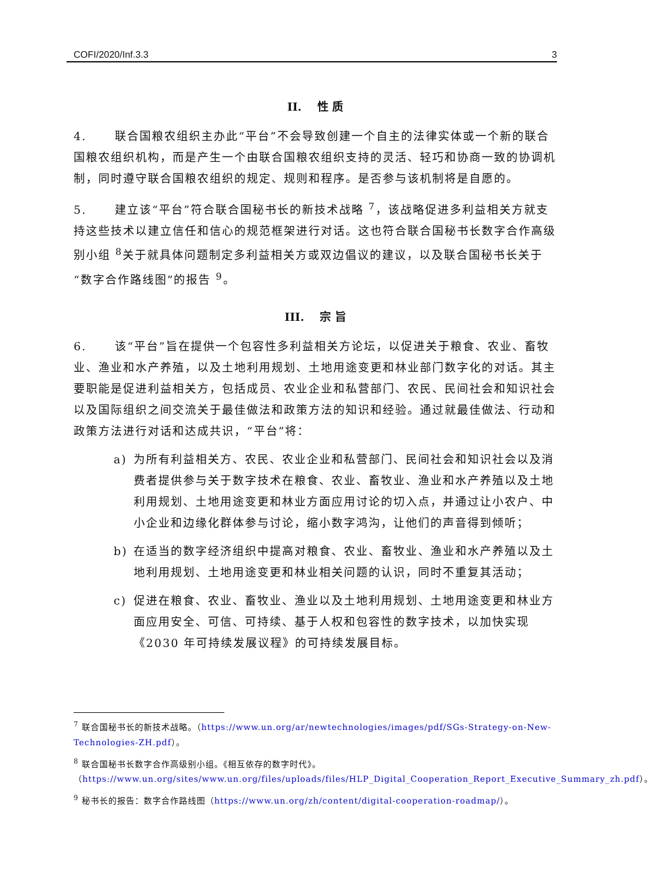COFI/2020/Inf.3.3 3
II. 性 质
4. 联合国粮农组织主办此“平台”不会导致创建一个自主的法律实体或一个新的联合国粮农组织机构，而是产生一个由联合国粮农组织支持的灵活、轻巧和协商一致的协调机制，同时遵守联合国粮农组织的规定、规则和程序。是否参与该机制将是自愿的。
5. 建立该“平台”符合联合国秘书长的新技术战略 <sup>7</sup>，该战略促进多利益相关方就支持这些技术以建立信任和信心的规范框架进行对话。这也符合联合国秘书长数字合作高级别小组 <sup>8</sup>关于就具体问题制定多利益相关方或双边倡议的建议，以及联合国秘书长关于“数字合作路线图”的报告 <sup>9</sup>。
III. 宗 旨
6. 该“平台”旨在提供一个包容性多利益相关方论坛，以促进关于粮食、农业、畜牧业、渔业和水产养殖，以及土地利用规划、土地用途变更和林业部门数字化的对话。其主要职能是促进利益相关方，包括成员、农业企业和私营部门、农民、民间社会和知识社会以及国际组织之间交流关于最佳做法和政策方法的知识和经验。通过就最佳做法、行动和政策方法进行对话和达成共识，“平台”将：
a) 为所有利益相关方、农民、农业企业和私营部门、民间社会和知识社会以及消费者提供参与关于数字技术在粮食、农业、畜牧业、渔业和水产养殖以及土地利用规划、土地用途变更和林业方面应用讨论的切入点，并通过让小农户、中小企业和边缘化群体参与讨论，缩小数字鸿沟，让他们的声音得到倾听；
b) 在适当的数字经济组织中提高对粮食、农业、畜牧业、渔业和水产养殖以及土地利用规划、土地用途变更和林业相关问题的认识，同时不重复其活动；
c) 促进在粮食、农业、畜牧业、渔业以及土地利用规划、土地用途变更和林业方面应用安全、可信、可持续、基于人权和包容性的数字技术，以加快实现《2030 年可持续发展议程》的可持续发展目标。
<sup>7</sup> 联合国秘书长的新技术战略。（https://www.un.org/ar/newtechnologies/images/pdf/SGs-Strategy-on-New-Technologies-ZH.pdf）。
<sup>8</sup> 联合国秘书长数字合作高级别小组。《相互依存的数字时代》。（https://www.un.org/sites/www.un.org/files/uploads/files/HLP_Digital_Cooperation_Report_Executive_Summary_zh.pdf）。
<sup>9</sup> 秘书长的报告：数字合作路线图（https://www.un.org/zh/content/digital-cooperation-roadmap/）。